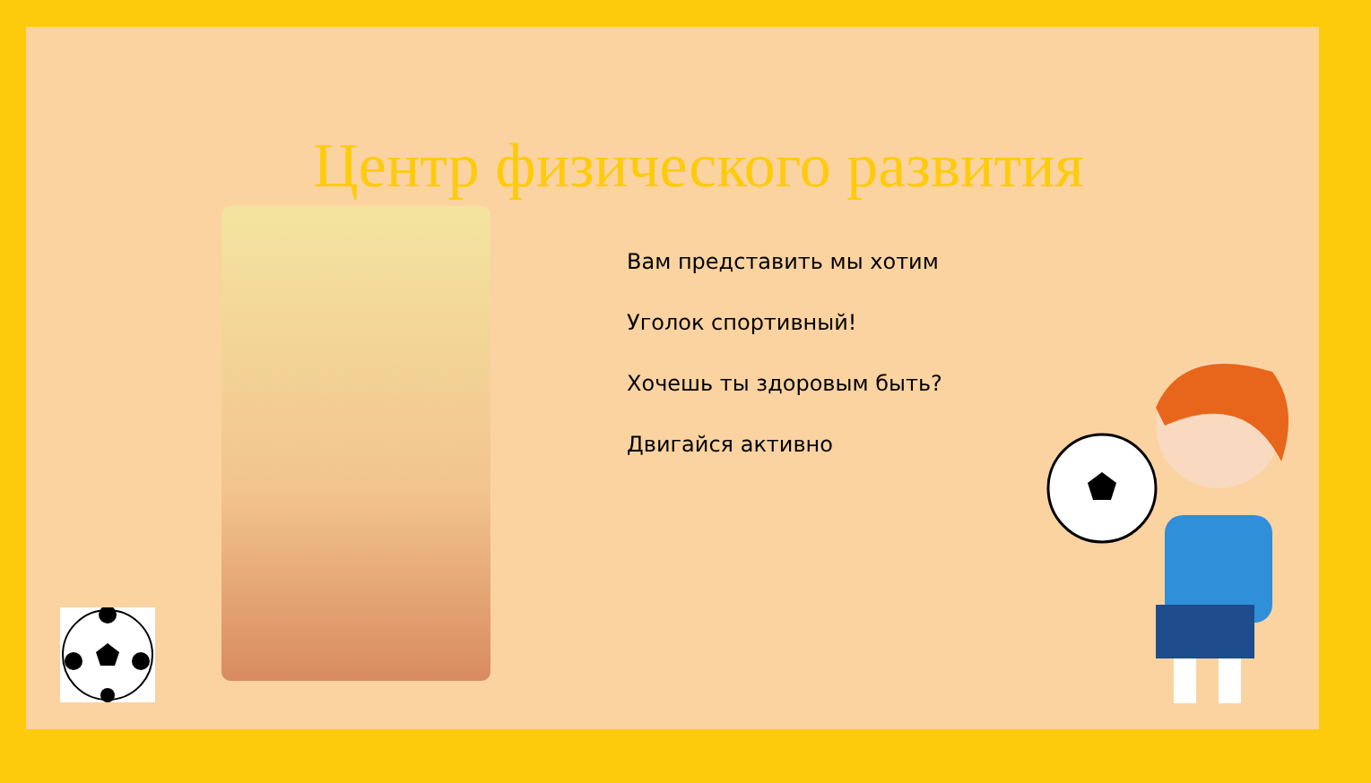Центр физического развития
Вам представить мы хотим
Уголок спортивный!
Хочешь ты здоровым быть?
Двигайся активно